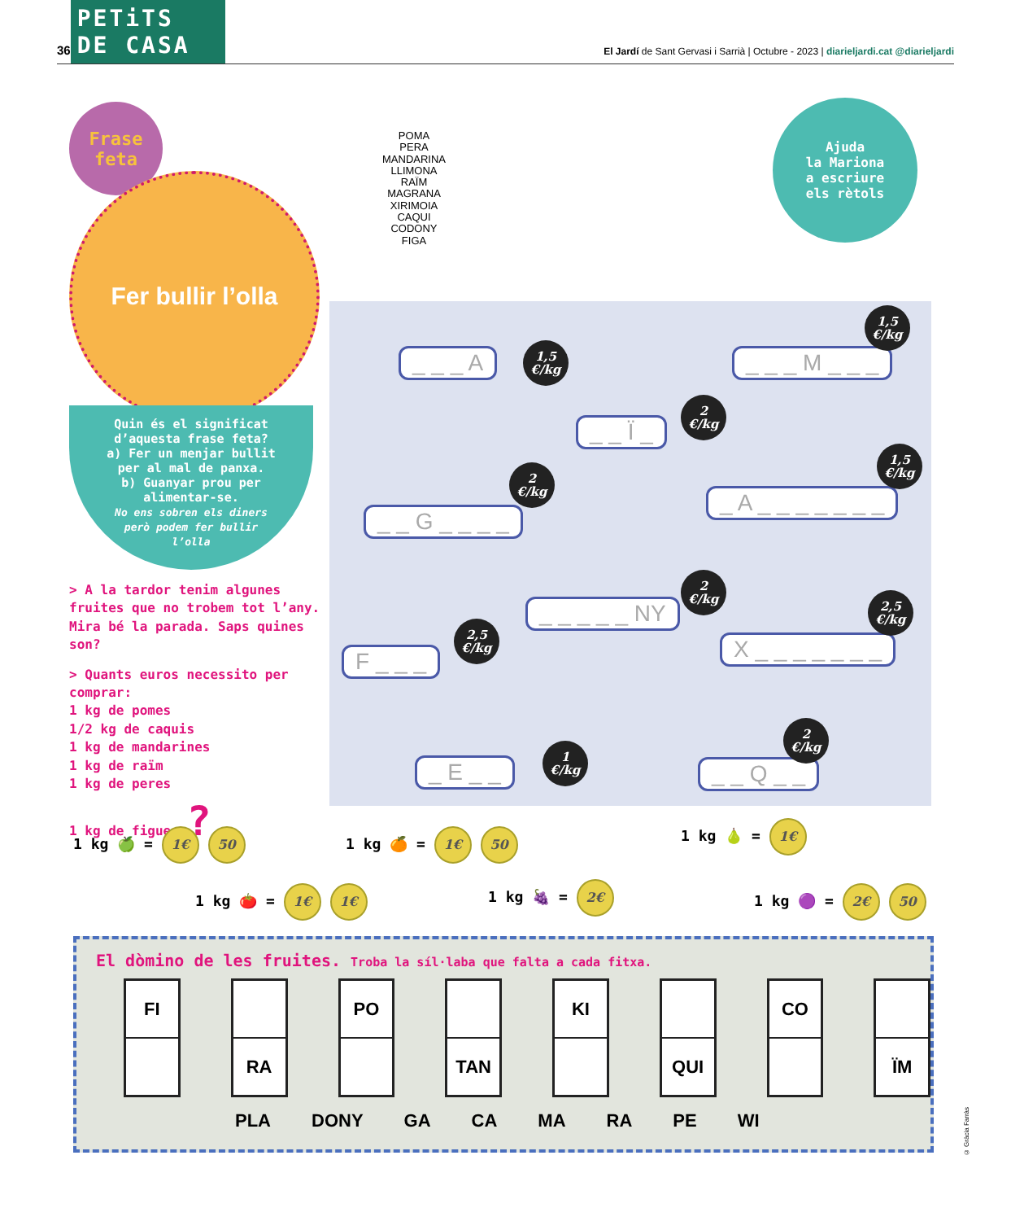36 PETiTS DE CASA
El Jardí de Sant Gervasi i Sarrià | Octubre - 2023 | diarieljardi.cat @diarieljardi
Frase
feta
Fer bullir l’olla
Quin és el significat
d’aquesta frase feta?
a) Fer un menjar bullit
per al mal de panxa.
b) Guanyar prou per
alimentar-se.
No ens sobren els diners
però podem fer bullir
l’olla
> A la tardor tenim algunes fruites que no trobem tot l’any. Mira bé la parada. Saps quines son?
> Quants euros necessito per comprar:
1 kg de pomes
1/2 kg de caquis
1 kg de mandarines
1 kg de raïm
1 kg de peres
1 kg de figues ?
POMA
PERA
MANDARINA
LLIMONA
RAÏM
MAGRANA
XIRIMOIA
CAQUI
CODONY
FIGA
Ajuda
la Mariona
a escriure
els rètols
_ _ _ A
1,5
€/kg
_ _ _ M _ _ _
1,5
€/kg
_ _ Ï _
2
€/kg
_ _ G _ _ _ _
2
€/kg
_ A _ _ _ _ _ _ _
1,5
€/kg
_ _ _ _ _ NY
2
€/kg
X _ _ _ _ _ _ _
2,5
€/kg
F _ _ _
2,5
€/kg
_ E _ _
1
€/kg
_ _ Q _ _
2
€/kg
1 kg 🍏 = 1€ 50 1 kg 🍊 = 1€ 50 1 kg 🍐 = 1€
1 kg 🍅 = 1€ 1€ 1 kg 🍇 = 2€ 1 kg 🟣 = 2€ 50
El dòmino de les fruites. Troba la síl·laba que falta a cada fitxa.
FI RA PO TAN KI QUI CO ÏM
PLA DONY GA CA MA RA PE WI
© Gràcia Farràs